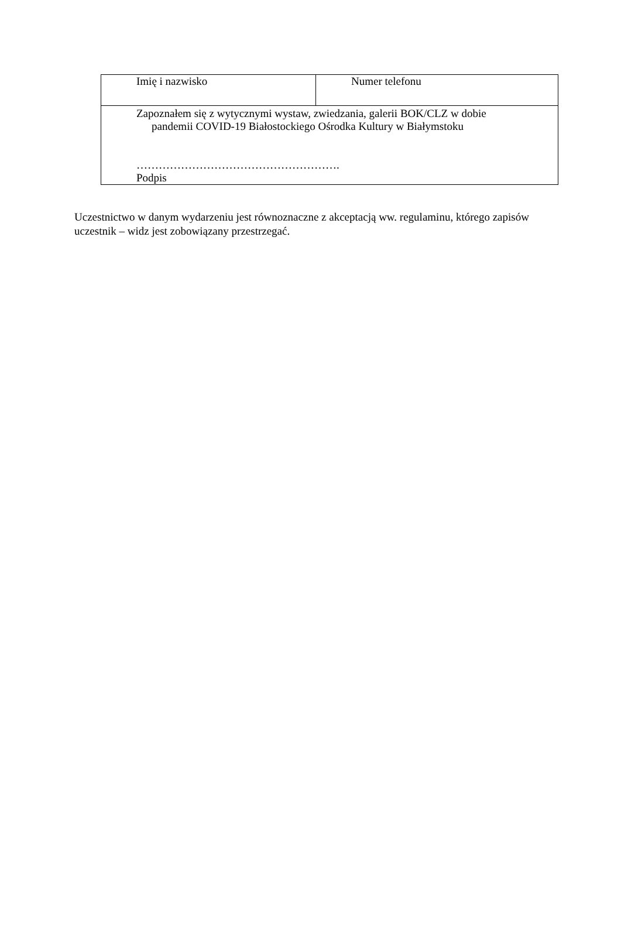| Imię i nazwisko | Numer telefonu |
| Zapoznałem się z wytycznymi wystaw, zwiedzania, galerii BOK/CLZ w dobie pandemii COVID-19 Białostockiego Ośrodka Kultury w Białymstoku ………………………………………………. Podpis | |
Uczestnictwo w danym wydarzeniu jest równoznaczne z akceptacją ww. regulaminu, którego zapisów uczestnik – widz jest zobowiązany przestrzegać.